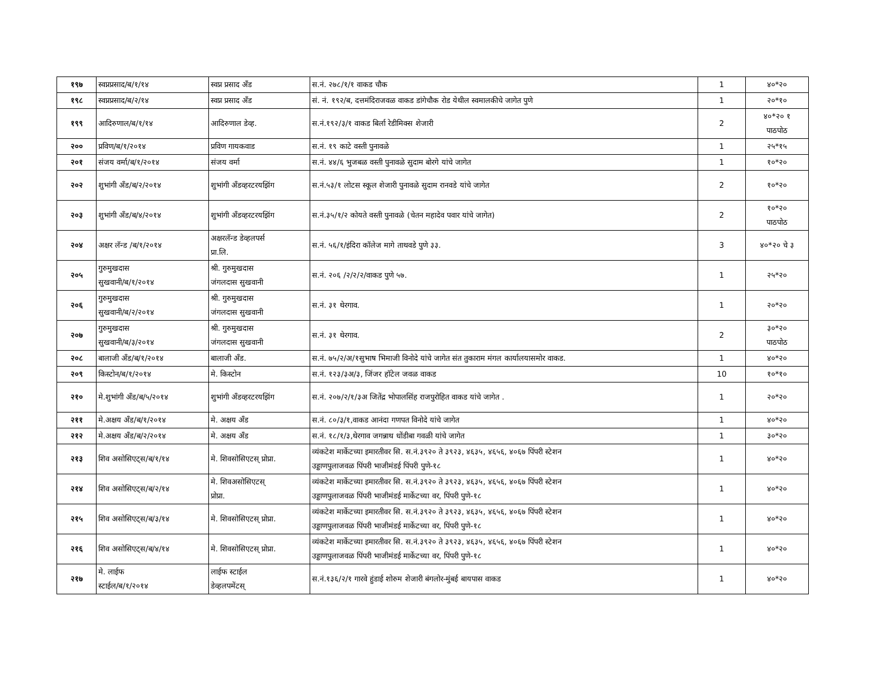| १९७ | स्वप्नप्रसाद/ब/१/१४ | स्वप्न प्रसाद अँड | स.नं. २७८/१/१ वाकड चौक | 1 | ४०*२० |
| १९८ | स्वप्नप्रसाद/ब/२/१४ | स्वप्न प्रसाद अँड | सं. नं. १९२/ब, दत्तमंदिराजवळ वाकड डांगेचौक रोड येथील स्वमालकीचे जागेत पुणे | 1 | २०*१० |
| १९९ | आदिरुणाल/ब/१/१४ | आदिरुणाल डेव्ह. | स.नं.१९२/३/१ वाकड बिर्ला रेडीमिक्स शेजारी | 2 | ४०*२० १ पाठपोठ |
| २०० | प्रविण/ब/१/२०१४ | प्रविण गायकवाड | स.नं. १९ काटे वस्ती पुनावळे | 1 | २५*१५ |
| २०१ | संजय वर्मा/ब/१/२०१४ | संजय वर्मा | स.नं. ४४/६ भुजबळ वस्ती पुनावळे सुदाम बोरगे यांचे जागेत | 1 | १०*२० |
| २०२ | शुभांगी अँड/ब/२/२०१४ | शुभांगी अँडव्हरटरयझिंग | स.नं.५३/१ लोटस स्कूल शेजारी पुनावळे सुदाम रानवडे यांचे जागेत | 2 | १०*२० |
| २०३ | शुभांगी अँड/ब/४/२०१४ | शुभांगी अँडव्हरटरयझिंग | स.नं.३५/१/२ कोयते वस्ती पुनावळे (चेतन महादेव पवार यांचे जागेत) | 2 | १०*२० पाठपोठ |
| २०४ | अक्षर लॅन्ड /ब/१/२०१४ | अक्षरलॅन्ड डेव्हलपर्स प्रा.लि. | स.नं. ५६/१/इंदिरा कॉलेज मागे ताथवडे पुणे ३३. | 3 | ४०*२० चे ३ |
| २०५ | गुरुमुखदास सुखवानी/ब/१/२०१४ | श्री. गुरुमुखदास जंगलदास सुखवानी | स.नं. २०६ /२/२/२/वाकड पुणे ५७. | 1 | २५*२० |
| २०६ | गुरुमुखदास सुखवानी/ब/२/२०१४ | श्री. गुरुमुखदास जंगलदास सुखवानी | स.नं. ३१ थेरगाव. | 1 | २०*२० |
| २०७ | गुरुमुखदास सुखवानी/ब/३/२०१४ | श्री. गुरुमुखदास जंगलदास सुखवानी | स.नं. ३१ थेरगाव. | 2 | ३०*२० पाठपोठ |
| २०८ | बालाजी अँड/ब/१/२०१४ | बालाजी अँड. | स.नं. ७५/२/अ/१सुभाष भिमाजी विनोदे यांचे जागेत संत तुकाराम मंगल कार्यालयासमोर वाकड. | 1 | ४०*२० |
| २०९ | किस्टोन/ब/१/२०१४ | मे. किस्टोन | स.नं. १२३/३अ/३, जिंजर हॉटेल जवळ वाकड | 10 | १०*१० |
| २१० | मे.शुभांगी अँड/ब/५/२०१४ | शुभांगी अँडव्हरटरयझिंग | स.नं. २०७/२/१/३अ जितेंद्र भोपालसिंह राजपुरोहित वाकड यांचे जागेत . | 1 | २०*२० |
| २११ | मे.अक्षय अँड/ब/१/२०१४ | मे. अक्षय अँड | स.नं. ८०/३/१,वाकड आनंदा गणपत विनोदे यांचे जागेत | 1 | ४०*२० |
| २१२ | मे.अक्षय अँड/ब/२/२०१४ | मे. अक्षय अँड | स.नं. १८/१/३,थेरगाव जगन्नाथ धोंडीबा गवळी यांचे जागेत | 1 | ३०*२० |
| २१३ | शिव असोसिएट्स/ब/१/१४ | मे. शिवसोसिएटस् प्रोप्रा. | व्यंकटेश मार्केटच्या इमारतीवर सि. स.नं.३९२० ते ३९२३, ४६३५, ४६५६, ४०६७ पिंपरी स्टेशन उड्डाणपुलाजवळ पिंपरी भाजीमंडई पिंपरी पुणे-१८ | 1 | ४०*२० |
| २१४ | शिव असोसिएट्स/ब/२/१४ | मे. शिवअसोसिएटस् प्रोप्रा. | व्यंकटेश मार्केटच्या इमारतीवर सि. स.नं.३९२० ते ३९२३, ४६३५, ४६५६, ४०६७ पिंपरी स्टेशन उड्डाणपुलाजवळ पिंपरी भाजीमंडई मार्केटच्या वर, पिंपरी पुणे-१८ | 1 | ४०*२० |
| २१५ | शिव असोसिएट्स/ब/३/१४ | मे. शिवसोसिएटस् प्रोप्रा. | व्यंकटेश मार्केटच्या इमारतीवर सि. स.नं.३९२० ते ३९२३, ४६३५, ४६५६, ४०६७ पिंपरी स्टेशन उड्डाणपुलाजवळ पिंपरी भाजीमंडई मार्केटच्या वर, पिंपरी पुणे-१८ | 1 | ४०*२० |
| २१६ | शिव असोसिएट्स/ब/४/१४ | मे. शिवसोसिएटस् प्रोप्रा. | व्यंकटेश मार्केटच्या इमारतीवर सि. स.नं.३९२० ते ३९२३, ४६३५, ४६५६, ४०६७ पिंपरी स्टेशन उड्डाणपुलाजवळ पिंपरी भाजीमंडई मार्केटच्या वर, पिंपरी पुणे-१८ | 1 | ४०*२० |
| २१७ | मे. लाईफ स्टाईल/ब/१/२०१४ | लाईफ स्टाईल डेव्हलपमेंटस् | स.नं.१३६/२/१ गारवे हुंडाई शोरुम शेजारी बंगलोर-मुंबई बायपास वाकड | 1 | ४०*२० |